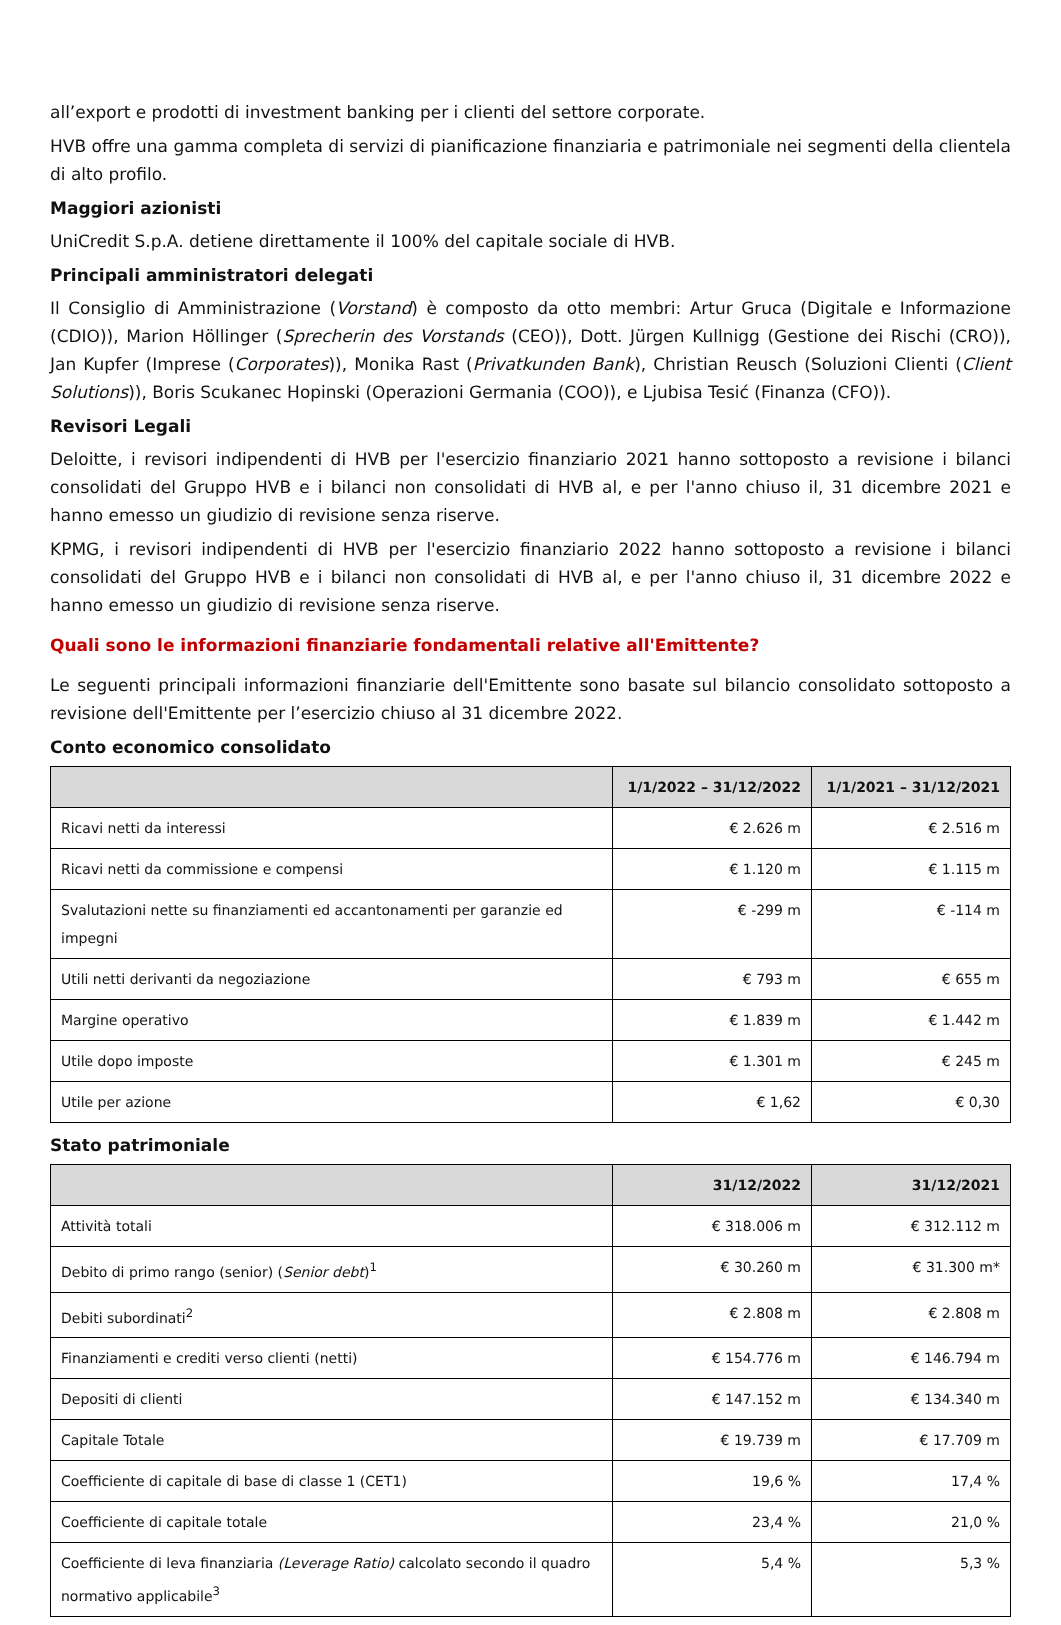all’export e prodotti di investment banking per i clienti del settore corporate.
HVB offre una gamma completa di servizi di pianificazione finanziaria e patrimoniale nei segmenti della clientela di alto profilo.
Maggiori azionisti
UniCredit S.p.A. detiene direttamente il 100% del capitale sociale di HVB.
Principali amministratori delegati
Il Consiglio di Amministrazione (Vorstand) è composto da otto membri: Artur Gruca (Digitale e Informazione (CDIO)), Marion Höllinger (Sprecherin des Vorstands (CEO)), Dott. Jürgen Kullnigg (Gestione dei Rischi (CRO)), Jan Kupfer (Imprese (Corporates)), Monika Rast (Privatkunden Bank), Christian Reusch (Soluzioni Clienti (Client Solutions)), Boris Scukanec Hopinski (Operazioni Germania (COO)), e Ljubisa Tesić (Finanza (CFO)).
Revisori Legali
Deloitte, i revisori indipendenti di HVB per l'esercizio finanziario 2021 hanno sottoposto a revisione i bilanci consolidati del Gruppo HVB e i bilanci non consolidati di HVB al, e per l'anno chiuso il, 31 dicembre 2021 e hanno emesso un giudizio di revisione senza riserve.
KPMG, i revisori indipendenti di HVB per l'esercizio finanziario 2022 hanno sottoposto a revisione i bilanci consolidati del Gruppo HVB e i bilanci non consolidati di HVB al, e per l'anno chiuso il, 31 dicembre 2022 e hanno emesso un giudizio di revisione senza riserve.
Quali sono le informazioni finanziarie fondamentali relative all'Emittente?
Le seguenti principali informazioni finanziarie dell'Emittente sono basate sul bilancio consolidato sottoposto a revisione dell'Emittente per l’esercizio chiuso al 31 dicembre 2022.
Conto economico consolidato
| | 1/1/2022 – 31/12/2022 | 1/1/2021 – 31/12/2021 |
| --- | --- | --- |
| Ricavi netti da interessi | € 2.626 m | € 2.516 m |
| Ricavi netti da commissione e compensi | € 1.120 m | € 1.115 m |
| Svalutazioni nette su finanziamenti ed accantonamenti per garanzie ed impegni | € -299 m | € -114 m |
| Utili netti derivanti da negoziazione | € 793 m | € 655 m |
| Margine operativo | € 1.839 m | € 1.442 m |
| Utile dopo imposte | € 1.301 m | € 245 m |
| Utile per azione | € 1,62 | € 0,30 |
Stato patrimoniale
| | 31/12/2022 | 31/12/2021 |
| --- | --- | --- |
| Attività totali | € 318.006 m | € 312.112 m |
| Debito di primo rango (senior) ( Senior debt )<sup>1</sup> | € 30.260 m | € 31.300 m* |
| Debiti subordinati<sup>2</sup> | € 2.808 m | € 2.808 m |
| Finanziamenti e crediti verso clienti (netti) | € 154.776 m | € 146.794 m |
| Depositi di clienti | € 147.152 m | € 134.340 m |
| Capitale Totale | € 19.739 m | € 17.709 m |
| Coefficiente di capitale di base di classe 1 (CET1) | 19,6 % | 17,4 % |
| Coefficiente di capitale totale | 23,4 % | 21,0 % |
| Coefficiente di leva finanziaria (Leverage Ratio) calcolato secondo il quadro normativo applicabile<sup>3</sup> | 5,4 % | 5,3 % |